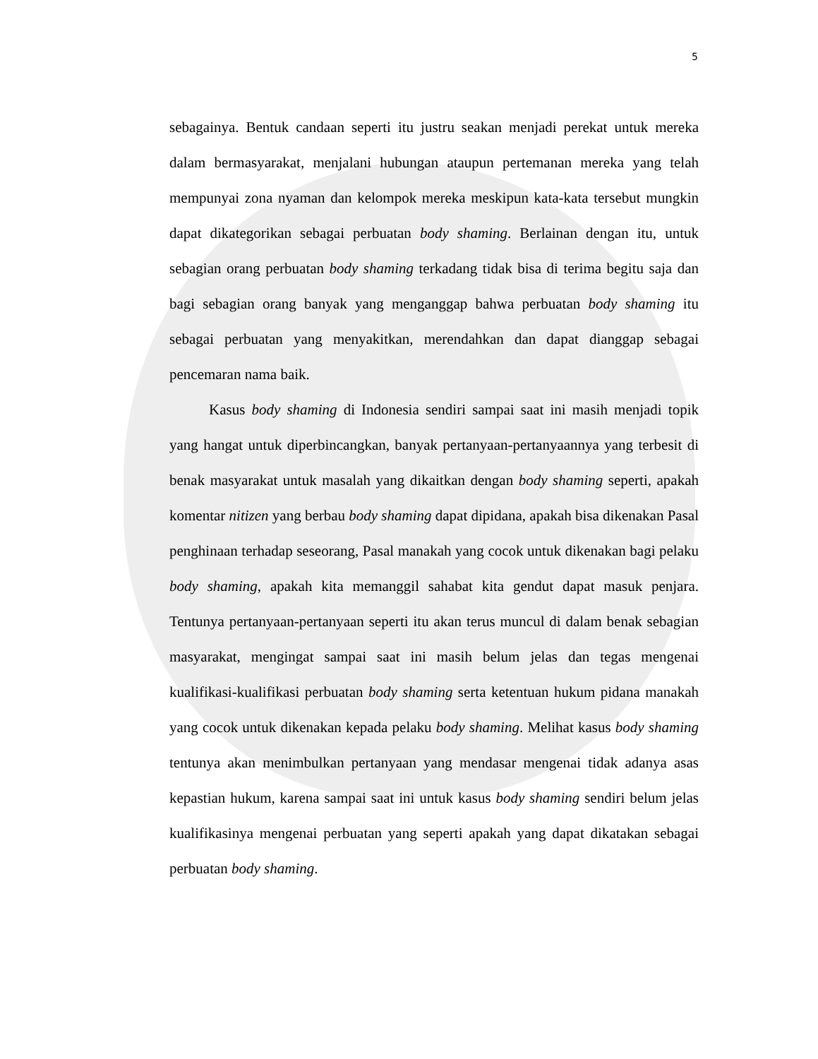5
sebagainya. Bentuk candaan seperti itu justru seakan menjadi perekat untuk mereka dalam bermasyarakat, menjalani hubungan ataupun pertemanan mereka yang telah mempunyai zona nyaman dan kelompok mereka meskipun kata-kata tersebut mungkin dapat dikategorikan sebagai perbuatan body shaming. Berlainan dengan itu, untuk sebagian orang perbuatan body shaming terkadang tidak bisa di terima begitu saja dan bagi sebagian orang banyak yang menganggap bahwa perbuatan body shaming itu sebagai perbuatan yang menyakitkan, merendahkan dan dapat dianggap sebagai pencemaran nama baik.
Kasus body shaming di Indonesia sendiri sampai saat ini masih menjadi topik yang hangat untuk diperbincangkan, banyak pertanyaan-pertanyaannya yang terbesit di benak masyarakat untuk masalah yang dikaitkan dengan body shaming seperti, apakah komentar nitizen yang berbau body shaming dapat dipidana, apakah bisa dikenakan Pasal penghinaan terhadap seseorang, Pasal manakah yang cocok untuk dikenakan bagi pelaku body shaming, apakah kita memanggil sahabat kita gendut dapat masuk penjara. Tentunya pertanyaan-pertanyaan seperti itu akan terus muncul di dalam benak sebagian masyarakat, mengingat sampai saat ini masih belum jelas dan tegas mengenai kualifikasi-kualifikasi perbuatan body shaming serta ketentuan hukum pidana manakah yang cocok untuk dikenakan kepada pelaku body shaming. Melihat kasus body shaming tentunya akan menimbulkan pertanyaan yang mendasar mengenai tidak adanya asas kepastian hukum, karena sampai saat ini untuk kasus body shaming sendiri belum jelas kualifikasinya mengenai perbuatan yang seperti apakah yang dapat dikatakan sebagai perbuatan body shaming.